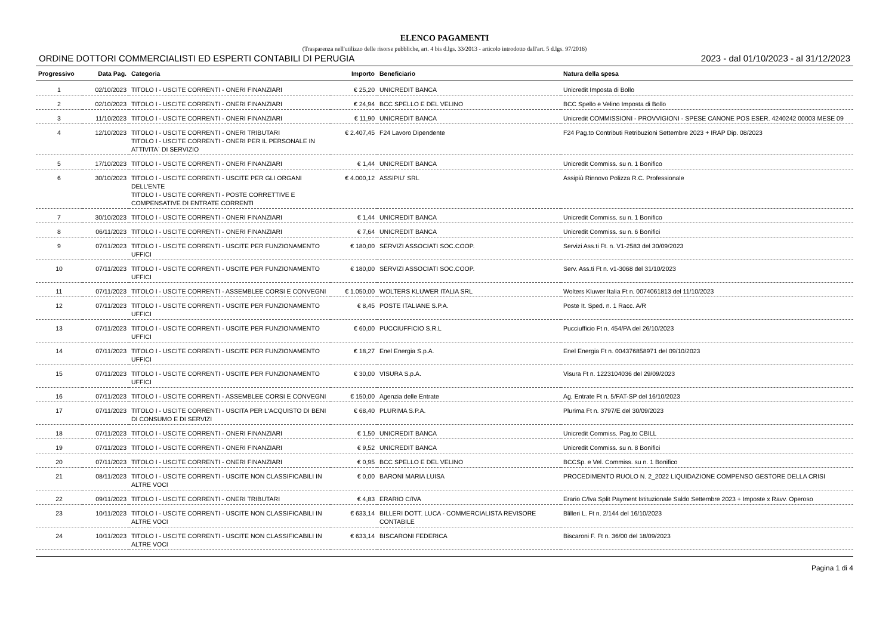ELENCO PAGAMENTI
(Trasparenza nell'utilizzo delle risorse pubbliche, art. 4 bis d.lgs. 33/2013 - articolo introdotto dall'art. 5 d.lgs. 97/2016)
ORDINE DOTTORI COMMERCIALISTI ED ESPERTI CONTABILI DI PERUGIA 2023 - dal 01/10/2023 - al 31/12/2023
| Progressivo | Data Pag. | Categoria | Importo | Beneficiario | Natura della spesa |
| --- | --- | --- | --- | --- | --- |
| 1 | 02/10/2023 | TITOLO I - USCITE CORRENTI - ONERI FINANZIARI | € 25,20 | UNICREDIT BANCA | Unicredit Imposta di Bollo |
| 2 | 02/10/2023 | TITOLO I - USCITE CORRENTI - ONERI FINANZIARI | € 24,94 | BCC SPELLO E DEL VELINO | BCC Spello e Velino Imposta di Bollo |
| 3 | 11/10/2023 | TITOLO I - USCITE CORRENTI - ONERI FINANZIARI | € 11,90 | UNICREDIT BANCA | Unicredit COMMISSIONI - PROVVIGIONI - SPESE CANONE POS ESER. 4240242 00003 MESE 09 |
| 4 | 12/10/2023 | TITOLO I - USCITE CORRENTI - ONERI TRIBUTARI TITOLO I - USCITE CORRENTI - ONERI PER IL PERSONALE IN ATTIVITA` DI SERVIZIO | € 2.407,45 | F24 Lavoro Dipendente | F24 Pag.to Contributi Retribuzioni Settembre 2023 + IRAP Dip. 08/2023 |
| 5 | 17/10/2023 | TITOLO I - USCITE CORRENTI - ONERI FINANZIARI | € 1,44 | UNICREDIT BANCA | Unicredit Commiss. su n. 1 Bonifico |
| 6 | 30/10/2023 | TITOLO I - USCITE CORRENTI - USCITE PER GLI ORGANI DELL'ENTE TITOLO I - USCITE CORRENTI - POSTE CORRETTIVE E COMPENSATIVE DI ENTRATE CORRENTI | € 4.000,12 | ASSIPIU' SRL | Assipiù Rinnovo Polizza R.C. Professionale |
| 7 | 30/10/2023 | TITOLO I - USCITE CORRENTI - ONERI FINANZIARI | € 1,44 | UNICREDIT BANCA | Unicredit Commiss. su n. 1 Bonifico |
| 8 | 06/11/2023 | TITOLO I - USCITE CORRENTI - ONERI FINANZIARI | € 7,64 | UNICREDIT BANCA | Unicredit Commiss. su n. 6 Bonifici |
| 9 | 07/11/2023 | TITOLO I - USCITE CORRENTI - USCITE PER FUNZIONAMENTO UFFICI | € 180,00 | SERVIZI ASSOCIATI SOC.COOP. | Servizi Ass.ti Ft. n. V1-2583 del 30/09/2023 |
| 10 | 07/11/2023 | TITOLO I - USCITE CORRENTI - USCITE PER FUNZIONAMENTO UFFICI | € 180,00 | SERVIZI ASSOCIATI SOC.COOP. | Serv. Ass.ti Ft n. v1-3068 del 31/10/2023 |
| 11 | 07/11/2023 | TITOLO I - USCITE CORRENTI - ASSEMBLEE CORSI E CONVEGNI | € 1.050,00 | WOLTERS KLUWER ITALIA SRL | Wolters Kluwer Italia Ft n. 0074061813 del 11/10/2023 |
| 12 | 07/11/2023 | TITOLO I - USCITE CORRENTI - USCITE PER FUNZIONAMENTO UFFICI | € 8,45 | POSTE ITALIANE S.P.A. | Poste It. Sped. n. 1 Racc. A/R |
| 13 | 07/11/2023 | TITOLO I - USCITE CORRENTI - USCITE PER FUNZIONAMENTO UFFICI | € 60,00 | PUCCIUFFICIO S.R.L | Pucciufficio Ft n. 454/PA del 26/10/2023 |
| 14 | 07/11/2023 | TITOLO I - USCITE CORRENTI - USCITE PER FUNZIONAMENTO UFFICI | € 18,27 | Enel Energia S.p.A. | Enel Energia Ft n. 004376858971 del 09/10/2023 |
| 15 | 07/11/2023 | TITOLO I - USCITE CORRENTI - USCITE PER FUNZIONAMENTO UFFICI | € 30,00 | VISURA S.p.A. | Visura Ft n. 1223104036 del 29/09/2023 |
| 16 | 07/11/2023 | TITOLO I - USCITE CORRENTI - ASSEMBLEE CORSI E CONVEGNI | € 150,00 | Agenzia delle Entrate | Ag. Entrate Ft n. 5/FAT-SP del 16/10/2023 |
| 17 | 07/11/2023 | TITOLO I - USCITE CORRENTI - USCITA PER L'ACQUISTO DI BENI DI CONSUMO E DI SERVIZI | € 68,40 | PLURIMA S.P.A. | Plurima Ft n. 3797/E del 30/09/2023 |
| 18 | 07/11/2023 | TITOLO I - USCITE CORRENTI - ONERI FINANZIARI | € 1,50 | UNICREDIT BANCA | Unicredit Commiss. Pag.to CBILL |
| 19 | 07/11/2023 | TITOLO I - USCITE CORRENTI - ONERI FINANZIARI | € 9,52 | UNICREDIT BANCA | Unicredit Commiss. su n. 8 Bonifici |
| 20 | 07/11/2023 | TITOLO I - USCITE CORRENTI - ONERI FINANZIARI | € 0,95 | BCC SPELLO E DEL VELINO | BCCSp. e Vel. Commiss. su n. 1 Bonifico |
| 21 | 08/11/2023 | TITOLO I - USCITE CORRENTI - USCITE NON CLASSIFICABILI IN ALTRE VOCI | € 0,00 | BARONI MARIA LUISA | PROCEDIMENTO RUOLO N. 2_2022 LIQUIDAZIONE COMPENSO GESTORE DELLA CRISI |
| 22 | 09/11/2023 | TITOLO I - USCITE CORRENTI - ONERI TRIBUTARI | € 4,83 | ERARIO C/IVA | Erario C/Iva Split Payment Istituzionale Saldo Settembre 2023 + Imposte x Ravv. Operoso |
| 23 | 10/11/2023 | TITOLO I - USCITE CORRENTI - USCITE NON CLASSIFICABILI IN ALTRE VOCI | € 633,14 | BILLERI DOTT. LUCA - COMMERCIALISTA REVISORE CONTABILE | Blilleri L. Ft n. 2/144 del 16/10/2023 |
| 24 | 10/11/2023 | TITOLO I - USCITE CORRENTI - USCITE NON CLASSIFICABILI IN ALTRE VOCI | € 633,14 | BISCARONI FEDERICA | Biscaroni F. Ft n. 36/00 del 18/09/2023 |
Pagina 1 di 4